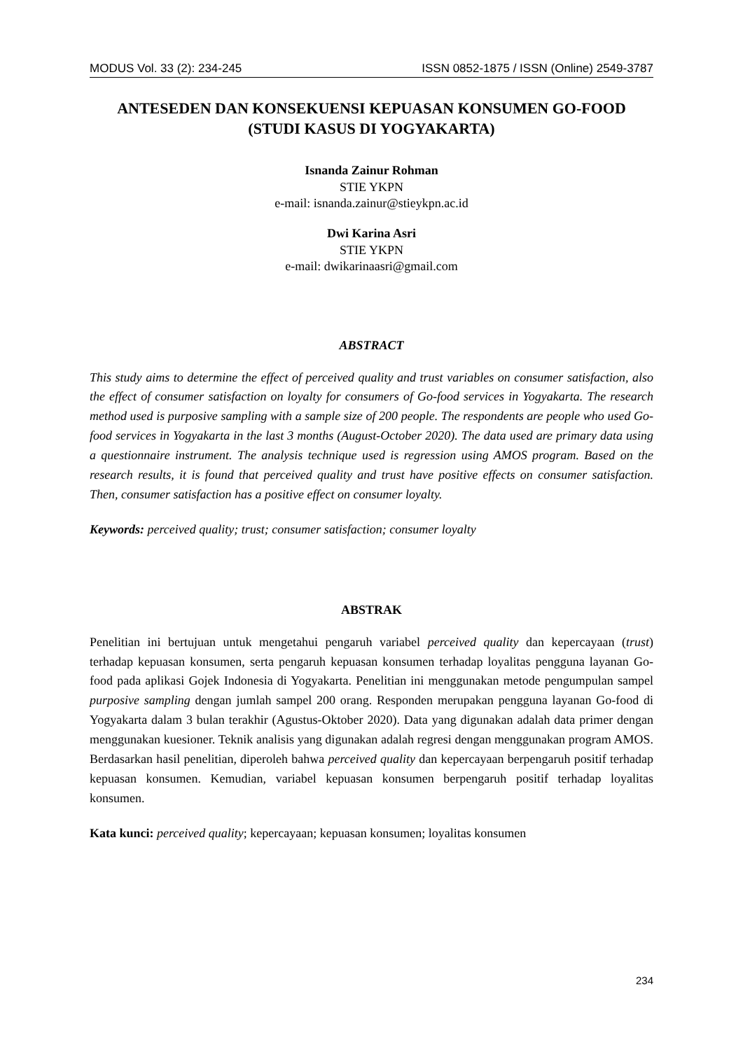MODUS Vol. 33 (2): 234-245 ISSN 0852-1875 / ISSN (Online) 2549-3787
ANTESEDEN DAN KONSEKUENSI KEPUASAN KONSUMEN GO-FOOD (STUDI KASUS DI YOGYAKARTA)
Isnanda Zainur Rohman
STIE YKPN
e-mail: isnanda.zainur@stieykpn.ac.id
Dwi Karina Asri
STIE YKPN
e-mail: dwikarinaasri@gmail.com
ABSTRACT
This study aims to determine the effect of perceived quality and trust variables on consumer satisfaction, also the effect of consumer satisfaction on loyalty for consumers of Go-food services in Yogyakarta. The research method used is purposive sampling with a sample size of 200 people. The respondents are people who used Go-food services in Yogyakarta in the last 3 months (August-October 2020). The data used are primary data using a questionnaire instrument. The analysis technique used is regression using AMOS program. Based on the research results, it is found that perceived quality and trust have positive effects on consumer satisfaction. Then, consumer satisfaction has a positive effect on consumer loyalty.
Keywords: perceived quality; trust; consumer satisfaction; consumer loyalty
ABSTRAK
Penelitian ini bertujuan untuk mengetahui pengaruh variabel perceived quality dan kepercayaan (trust) terhadap kepuasan konsumen, serta pengaruh kepuasan konsumen terhadap loyalitas pengguna layanan Go-food pada aplikasi Gojek Indonesia di Yogyakarta. Penelitian ini menggunakan metode pengumpulan sampel purposive sampling dengan jumlah sampel 200 orang. Responden merupakan pengguna layanan Go-food di Yogyakarta dalam 3 bulan terakhir (Agustus-Oktober 2020). Data yang digunakan adalah data primer dengan menggunakan kuesioner. Teknik analisis yang digunakan adalah regresi dengan menggunakan program AMOS. Berdasarkan hasil penelitian, diperoleh bahwa perceived quality dan kepercayaan berpengaruh positif terhadap kepuasan konsumen. Kemudian, variabel kepuasan konsumen berpengaruh positif terhadap loyalitas konsumen.
Kata kunci: perceived quality; kepercayaan; kepuasan konsumen; loyalitas konsumen
234